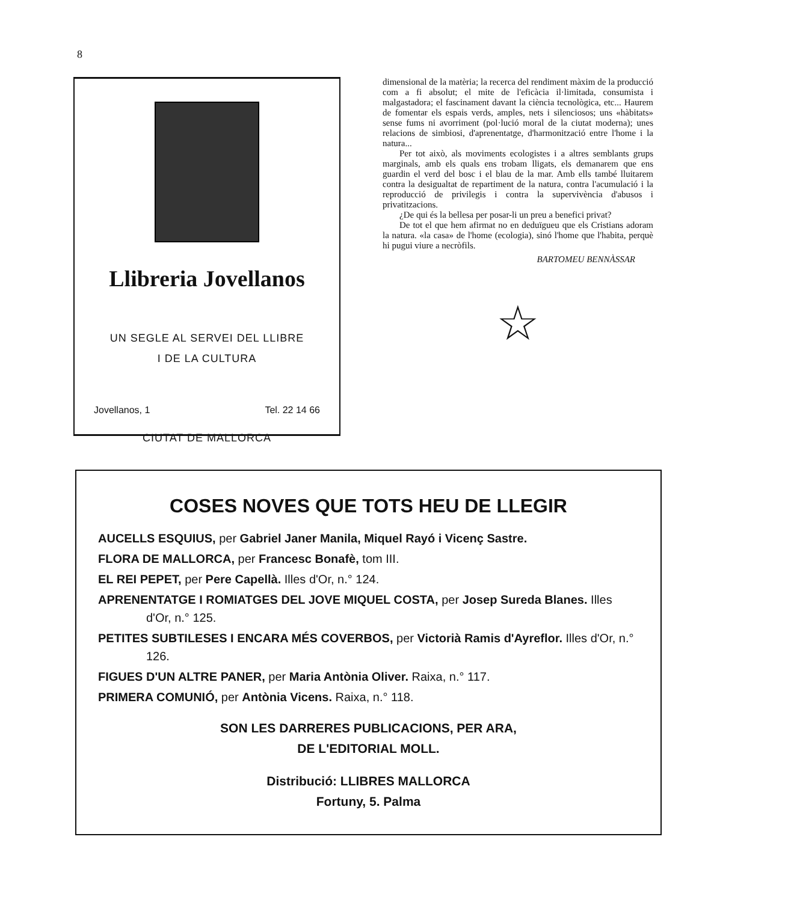8
Llibreria Jovellanos
UN SEGLE AL SERVEI DEL LLIBRE
I DE LA CULTURA
Jovellanos, 1 Tel. 22 14 66
CIUTAT DE MALLORCA
dimensional de la matèria; la recerca del rendiment màxim de la producció com a fi absolut; el mite de l'eficàcia il·limitada, consumista i malgastadora; el fascinament davant la ciència tecnològica, etc... Haurem de fomentar els espais verds, amples, nets i silenciosos; uns «hàbitats» sense fums ni avorriment (pol·lució moral de la ciutat moderna); unes relacions de simbiosi, d'aprenentatge, d'harmonització entre l'home i la natura...
Per tot això, als moviments ecologistes i a altres semblants grups marginals, amb els quals ens trobam lligats, els demanarem que ens guardin el verd del bosc i el blau de la mar. Amb ells també lluitarem contra la desigualtat de repartiment de la natura, contra l'acumulació i la reproducció de privilegis i contra la supervivència d'abusos i privatitzacions.
¿De qui és la bellesa per posar-li un preu a benefici privat?
De tot el que hem afirmat no en deduïgueu que els Cristians adoram la natura. «la casa» de l'home (ecologia), sinó l'home que l'habita, perquè hi pugui viure a necròfils.
BARTOMEU BENNÀSSAR
☆
COSES NOVES QUE TOTS HEU DE LLEGIR
AUCELLS ESQUIUS, per Gabriel Janer Manila, Miquel Rayó i Vicenç Sastre.
FLORA DE MALLORCA, per Francesc Bonafè, tom III.
EL REI PEPET, per Pere Capellà. Illes d'Or, n.° 124.
APRENENTATGE I ROMIATGES DEL JOVE MIQUEL COSTA, per Josep Sureda Blanes. Illes d'Or, n.° 125.
PETITES SUBTILESES I ENCARA MÉS COVERBOS, per Victorià Ramis d'Ayreflor. Illes d'Or, n.° 126.
FIGUES D'UN ALTRE PANER, per Maria Antònia Oliver. Raixa, n.° 117.
PRIMERA COMUNIÓ, per Antònia Vicens. Raixa, n.° 118.
SON LES DARRERES PUBLICACIONS, PER ARA,
DE L'EDITORIAL MOLL.
Distribució: LLIBRES MALLORCA
Fortuny, 5. Palma